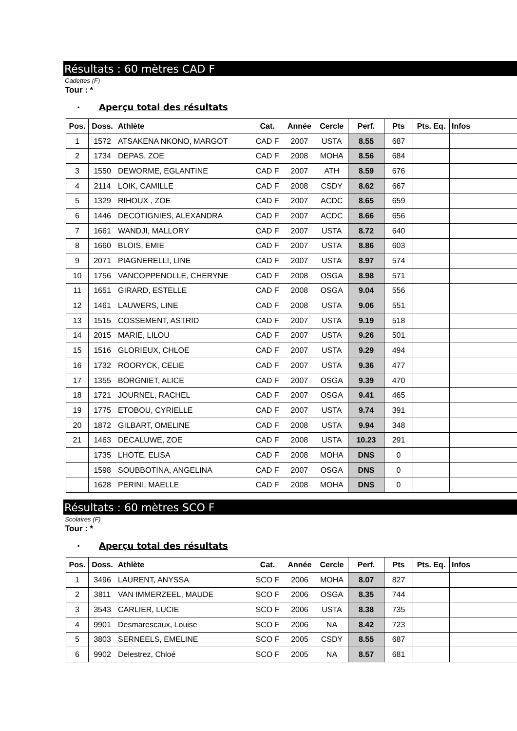Résultats : 60 mètres CAD F
Cadettes (F)
Tour : *
• Aperçu total des résultats
| Pos. | Doss. | Athlète | Cat. | Année | Cercle | Perf. | Pts | Pts. Eq. | Infos |
| --- | --- | --- | --- | --- | --- | --- | --- | --- | --- |
| 1 | 1572 | ATSAKENA NKONO, MARGOT | CAD F | 2007 | USTA | 8.55 | 687 | | |
| 2 | 1734 | DEPAS, ZOE | CAD F | 2008 | MOHA | 8.56 | 684 | | |
| 3 | 1550 | DEWORME, EGLANTINE | CAD F | 2007 | ATH | 8.59 | 676 | | |
| 4 | 2114 | LOIK, CAMILLE | CAD F | 2008 | CSDY | 8.62 | 667 | | |
| 5 | 1329 | RIHOUX , ZOE | CAD F | 2007 | ACDC | 8.65 | 659 | | |
| 6 | 1446 | DECOTIGNIES, ALEXANDRA | CAD F | 2007 | ACDC | 8.66 | 656 | | |
| 7 | 1661 | WANDJI, MALLORY | CAD F | 2007 | USTA | 8.72 | 640 | | |
| 8 | 1660 | BLOIS, EMIE | CAD F | 2007 | USTA | 8.86 | 603 | | |
| 9 | 2071 | PIAGNERELLI, LINE | CAD F | 2007 | USTA | 8.97 | 574 | | |
| 10 | 1756 | VANCOPPENOLLE, CHERYNE | CAD F | 2008 | OSGA | 8.98 | 571 | | |
| 11 | 1651 | GIRARD, ESTELLE | CAD F | 2008 | OSGA | 9.04 | 556 | | |
| 12 | 1461 | LAUWERS, LINE | CAD F | 2008 | USTA | 9.06 | 551 | | |
| 13 | 1515 | COSSEMENT, ASTRID | CAD F | 2007 | USTA | 9.19 | 518 | | |
| 14 | 2015 | MARIE, LILOU | CAD F | 2007 | USTA | 9.26 | 501 | | |
| 15 | 1516 | GLORIEUX, CHLOE | CAD F | 2007 | USTA | 9.29 | 494 | | |
| 16 | 1732 | ROORYCK, CELIE | CAD F | 2007 | USTA | 9.36 | 477 | | |
| 17 | 1355 | BORGNIET, ALICE | CAD F | 2007 | OSGA | 9.39 | 470 | | |
| 18 | 1721 | JOURNEL, RACHEL | CAD F | 2007 | OSGA | 9.41 | 465 | | |
| 19 | 1775 | ETOBOU, CYRIELLE | CAD F | 2007 | USTA | 9.74 | 391 | | |
| 20 | 1872 | GILBART, OMELINE | CAD F | 2008 | USTA | 9.94 | 348 | | |
| 21 | 1463 | DECALUWE, ZOE | CAD F | 2008 | USTA | 10.23 | 291 | | |
| | 1735 | LHOTE, ELISA | CAD F | 2008 | MOHA | DNS | 0 | | |
| | 1598 | SOUBBOTINA, ANGELINA | CAD F | 2007 | OSGA | DNS | 0 | | |
| | 1628 | PERINI, MAELLE | CAD F | 2008 | MOHA | DNS | 0 | | |
Résultats : 60 mètres SCO F
Scolaires (F)
Tour : *
• Aperçu total des résultats
| Pos. | Doss. | Athlète | Cat. | Année | Cercle | Perf. | Pts | Pts. Eq. | Infos |
| --- | --- | --- | --- | --- | --- | --- | --- | --- | --- |
| 1 | 3496 | LAURENT, ANYSSA | SCO F | 2006 | MOHA | 8.07 | 827 | | |
| 2 | 3811 | VAN IMMERZEEL, MAUDE | SCO F | 2006 | OSGA | 8.35 | 744 | | |
| 3 | 3543 | CARLIER, LUCIE | SCO F | 2006 | USTA | 8.38 | 735 | | |
| 4 | 9901 | Desmarescaux, Louise | SCO F | 2006 | NA | 8.42 | 723 | | |
| 5 | 3803 | SERNEELS, EMELINE | SCO F | 2005 | CSDY | 8.55 | 687 | | |
| 6 | 9902 | Delestrez, Chloé | SCO F | 2005 | NA | 8.57 | 681 | | |